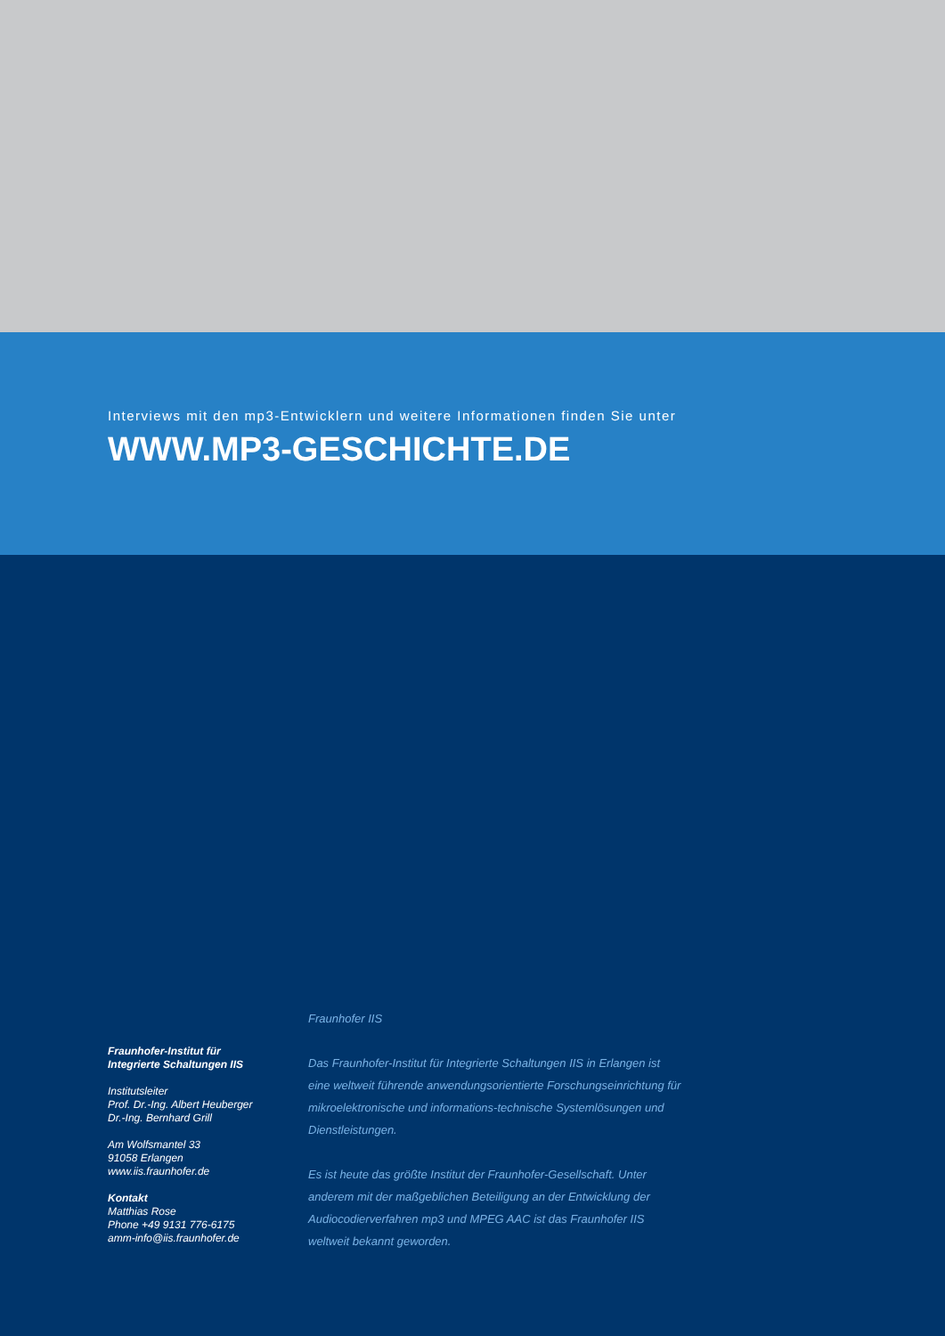Interviews mit den mp3-Entwicklern und weitere Informationen finden Sie unter
WWW.MP3-GESCHICHTE.DE
Fraunhofer-Institut für
Integrierte Schaltungen IIS
Institutsleiter
Prof. Dr.-Ing. Albert Heuberger
Dr.-Ing. Bernhard Grill
Am Wolfsmantel 33
91058 Erlangen
www.iis.fraunhofer.de
Kontakt
Matthias Rose
Phone +49 9131 776-6175
amm-info@iis.fraunhofer.de
Fraunhofer IIS
Das Fraunhofer-Institut für Integrierte Schaltungen IIS in Erlangen ist eine weltweit führende anwendungsorientierte Forschungseinrichtung für mikroelektronische und informations-technische Systemlösungen und Dienstleistungen.
Es ist heute das größte Institut der Fraunhofer-Gesellschaft. Unter anderem mit der maßgeblichen Beteiligung an der Entwicklung der Audiocodierverfahren mp3 und MPEG AAC ist das Fraunhofer IIS weltweit bekannt geworden.